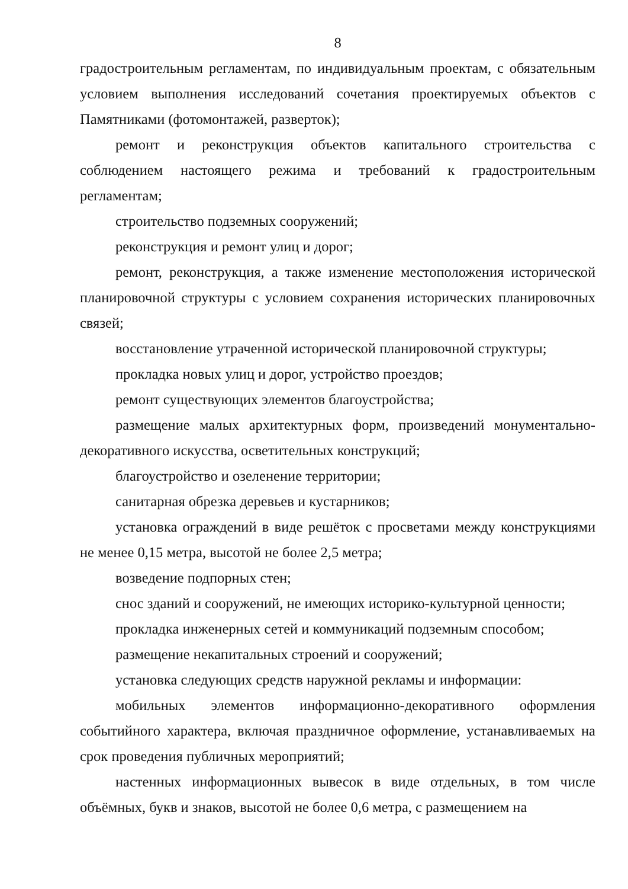8
градостроительным регламентам, по индивидуальным проектам, с обязательным условием выполнения исследований сочетания проектируемых объектов с Памятниками (фотомонтажей, разверток);
ремонт и реконструкция объектов капитального строительства с соблюдением настоящего режима и требований к градостроительным регламентам;
строительство подземных сооружений;
реконструкция и ремонт улиц и дорог;
ремонт, реконструкция, а также изменение местоположения исторической планировочной структуры с условием сохранения исторических планировочных связей;
восстановление утраченной исторической планировочной структуры;
прокладка новых улиц и дорог, устройство проездов;
ремонт существующих элементов благоустройства;
размещение малых архитектурных форм, произведений монументально-декоративного искусства, осветительных конструкций;
благоустройство и озеленение территории;
санитарная обрезка деревьев и кустарников;
установка ограждений в виде решёток с просветами между конструкциями не менее 0,15 метра, высотой не более 2,5 метра;
возведение подпорных стен;
снос зданий и сооружений, не имеющих историко-культурной ценности;
прокладка инженерных сетей и коммуникаций подземным способом;
размещение некапитальных строений и сооружений;
установка следующих средств наружной рекламы и информации:
мобильных элементов информационно-декоративного оформления событийного характера, включая праздничное оформление, устанавливаемых на срок проведения публичных мероприятий;
настенных информационных вывесок в виде отдельных, в том числе объёмных, букв и знаков, высотой не более 0,6 метра, с размещением на